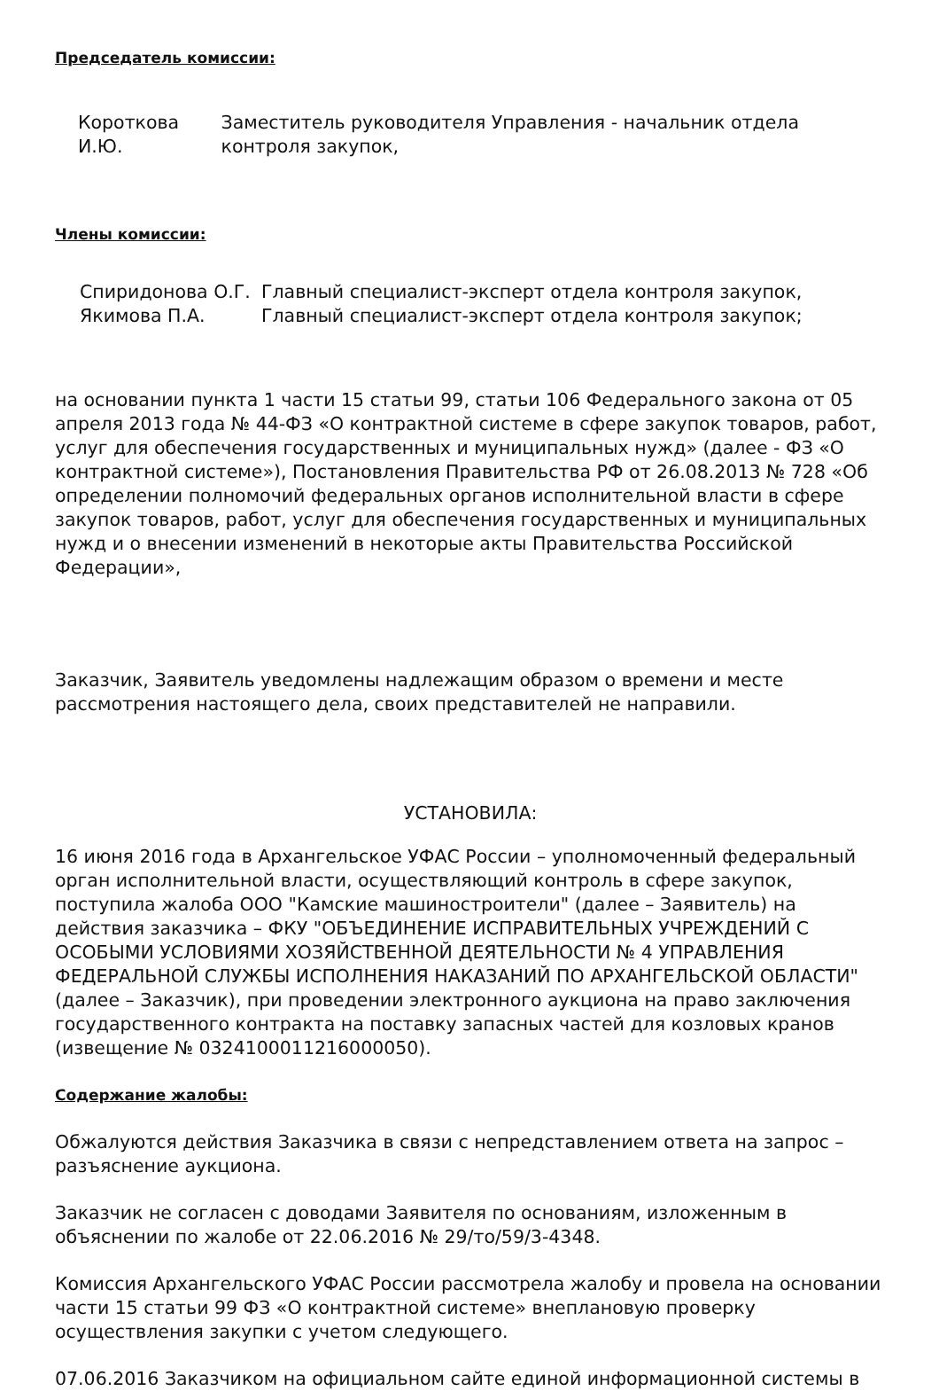Председатель комиссии:
Короткова И.Ю.
Заместитель руководителя Управления - начальник отдела контроля закупок,
Члены комиссии:
Спиридонова О.Г. Главный специалист-эксперт отдела контроля закупок,
Якимова П.А. Главный специалист-эксперт отдела контроля закупок;
на основании пункта 1 части 15 статьи 99, статьи 106 Федерального закона от 05 апреля 2013 года № 44-ФЗ «О контрактной системе в сфере закупок товаров, работ, услуг для обеспечения государственных и муниципальных нужд» (далее - ФЗ «О контрактной системе»), Постановления Правительства РФ от 26.08.2013 № 728 «Об определении полномочий федеральных органов исполнительной власти в сфере закупок товаров, работ, услуг для обеспечения государственных и муниципальных нужд и о внесении изменений в некоторые акты Правительства Российской Федерации»,
Заказчик, Заявитель уведомлены надлежащим образом о времени и месте рассмотрения настоящего дела, своих представителей не направили.
УСТАНОВИЛА:
16 июня 2016 года в Архангельское УФАС России – уполномоченный федеральный орган исполнительной власти, осуществляющий контроль в сфере закупок, поступила жалоба ООО "Камские машиностроители" (далее – Заявитель) на действия заказчика – ФКУ "ОБЪЕДИНЕНИЕ ИСПРАВИТЕЛЬНЫХ УЧРЕЖДЕНИЙ С ОСОБЫМИ УСЛОВИЯМИ ХОЗЯЙСТВЕННОЙ ДЕЯТЕЛЬНОСТИ № 4 УПРАВЛЕНИЯ ФЕДЕРАЛЬНОЙ СЛУЖБЫ ИСПОЛНЕНИЯ НАКАЗАНИЙ ПО АРХАНГЕЛЬСКОЙ ОБЛАСТИ" (далее – Заказчик), при проведении электронного аукциона на право заключения государственного контракта на поставку запасных частей для козловых кранов (извещение № 0324100011216000050).
Содержание жалобы:
Обжалуются действия Заказчика в связи с непредставлением ответа на запрос – разъяснение аукциона.
Заказчик не согласен с доводами Заявителя по основаниям, изложенным в объяснении по жалобе от 22.06.2016 № 29/то/59/3-4348.
Комиссия Архангельского УФАС России рассмотрела жалобу и провела на основании части 15 статьи 99 ФЗ «О контрактной системе» внеплановую проверку осуществления закупки с учетом следующего.
07.06.2016 Заказчиком на официальном сайте единой информационной системы в